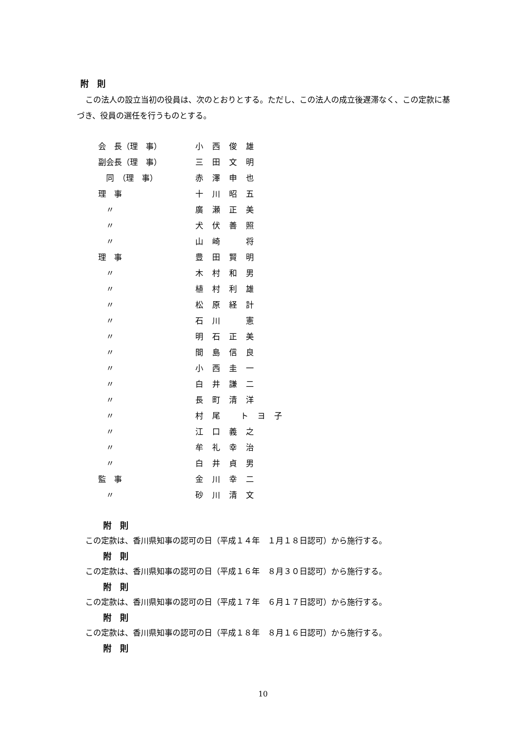附　則
この法人の設立当初の役員は、次のとおりとする。ただし、この法人の成立後遅滞なく、この定款に基づき、役員の選任を行うものとする。
| 会 長（理 事） | 小西俊雄 |
| 副会長（理 事） | 三田文明 |
| 同 （理 事） | 赤澤申也 |
| 理 事 | 十川昭五 |
| 〃 | 廣瀬正美 |
| 〃 | 犬伏善照 |
| 〃 | 山崎 将 |
| 理 事 | 豊田賢明 |
| 〃 | 木村和男 |
| 〃 | 植村利雄 |
| 〃 | 松原経計 |
| 〃 | 石川 憲 |
| 〃 | 明石正美 |
| 〃 | 間島信良 |
| 〃 | 小西圭一 |
| 〃 | 白井謙二 |
| 〃 | 長町清洋 |
| 〃 | 村尾 トヨ子 |
| 〃 | 江口義之 |
| 〃 | 牟礼幸治 |
| 〃 | 白井貞男 |
| 監 事 | 金川幸二 |
| 〃 | 砂川清文 |
附　則
この定款は、香川県知事の認可の日（平成１４年　１月１８日認可）から施行する。
附　則
この定款は、香川県知事の認可の日（平成１６年　８月３０日認可）から施行する。
附　則
この定款は、香川県知事の認可の日（平成１７年　６月１７日認可）から施行する。
附　則
この定款は、香川県知事の認可の日（平成１８年　８月１６日認可）から施行する。
附　則
10